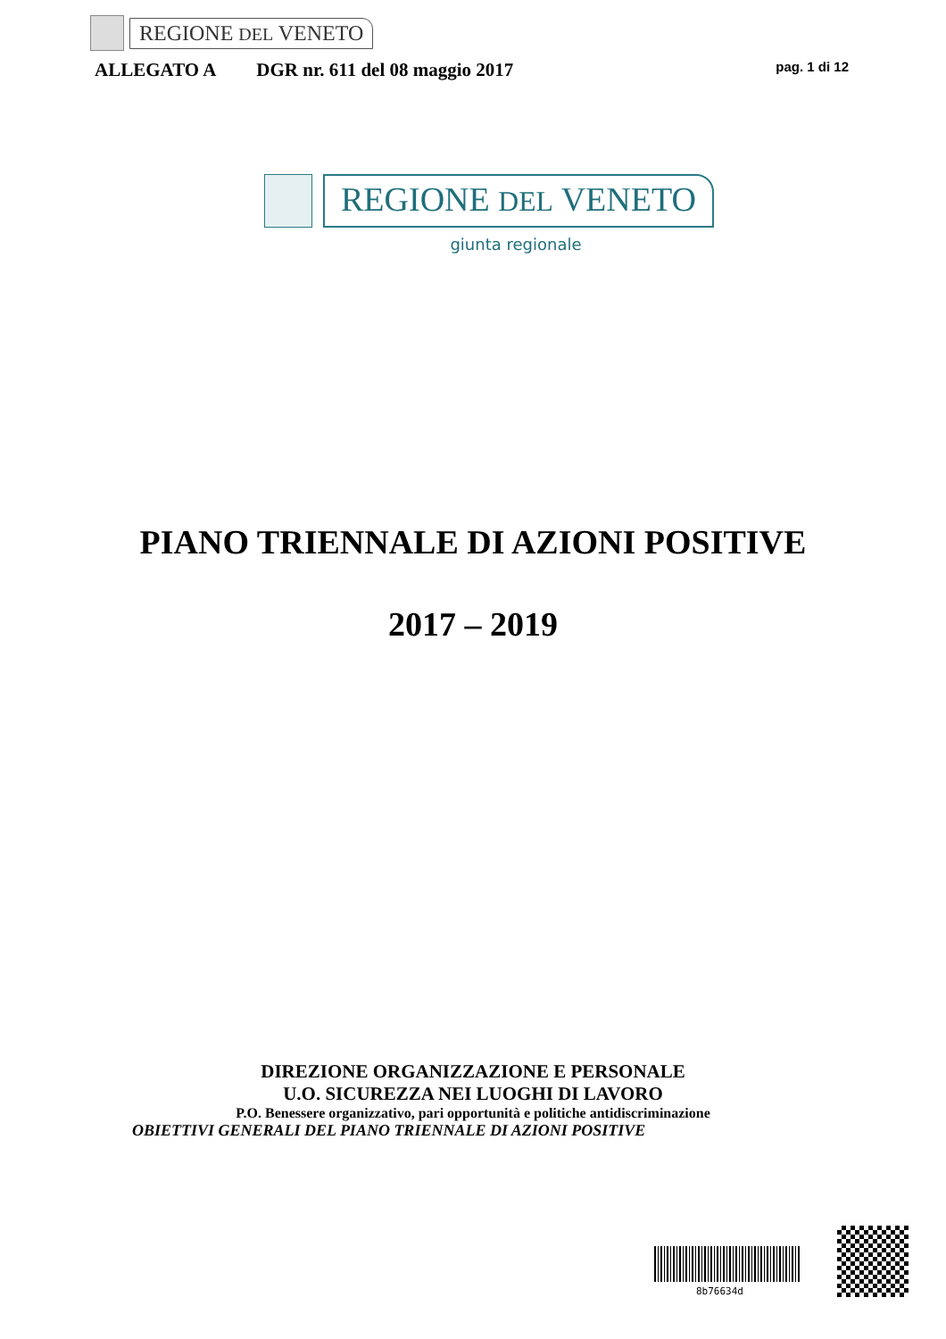REGIONE DEL VENETO
ALLEGATO A DGR nr. 611 del 08 maggio 2017 pag. 1 di 12
REGIONE DEL VENETO
giunta regionale
PIANO TRIENNALE DI AZIONI POSITIVE
2017 – 2019
DIREZIONE ORGANIZZAZIONE E PERSONALE
U.O. SICUREZZA NEI LUOGHI DI LAVORO
P.O. Benessere organizzativo, pari opportunità e politiche antidiscriminazione
OBIETTIVI GENERALI DEL PIANO TRIENNALE DI AZIONI POSITIVE
8b76634d